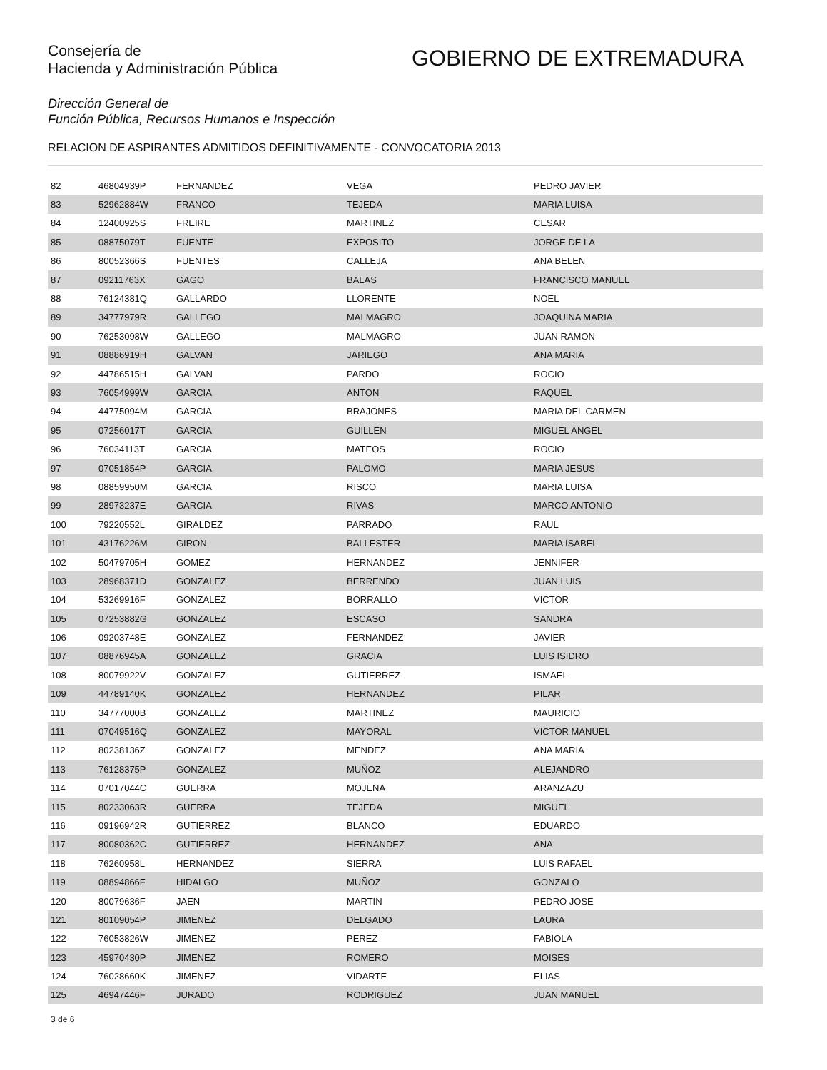Consejería de
Hacienda y Administración Pública
GOBIERNO DE EXTREMADURA
Dirección General de
Función Pública, Recursos Humanos e Inspección
RELACION DE ASPIRANTES ADMITIDOS DEFINITIVAMENTE - CONVOCATORIA 2013
| 82 | 46804939P | FERNANDEZ | VEGA | PEDRO JAVIER |
| 83 | 52962884W | FRANCO | TEJEDA | MARIA LUISA |
| 84 | 12400925S | FREIRE | MARTINEZ | CESAR |
| 85 | 08875079T | FUENTE | EXPOSITO | JORGE DE LA |
| 86 | 80052366S | FUENTES | CALLEJA | ANA BELEN |
| 87 | 09211763X | GAGO | BALAS | FRANCISCO MANUEL |
| 88 | 76124381Q | GALLARDO | LLORENTE | NOEL |
| 89 | 34777979R | GALLEGO | MALMAGRO | JOAQUINA MARIA |
| 90 | 76253098W | GALLEGO | MALMAGRO | JUAN RAMON |
| 91 | 08886919H | GALVAN | JARIEGO | ANA MARIA |
| 92 | 44786515H | GALVAN | PARDO | ROCIO |
| 93 | 76054999W | GARCIA | ANTON | RAQUEL |
| 94 | 44775094M | GARCIA | BRAJONES | MARIA DEL CARMEN |
| 95 | 07256017T | GARCIA | GUILLEN | MIGUEL ANGEL |
| 96 | 76034113T | GARCIA | MATEOS | ROCIO |
| 97 | 07051854P | GARCIA | PALOMO | MARIA JESUS |
| 98 | 08859950M | GARCIA | RISCO | MARIA LUISA |
| 99 | 28973237E | GARCIA | RIVAS | MARCO ANTONIO |
| 100 | 79220552L | GIRALDEZ | PARRADO | RAUL |
| 101 | 43176226M | GIRON | BALLESTER | MARIA ISABEL |
| 102 | 50479705H | GOMEZ | HERNANDEZ | JENNIFER |
| 103 | 28968371D | GONZALEZ | BERRENDO | JUAN LUIS |
| 104 | 53269916F | GONZALEZ | BORRALLO | VICTOR |
| 105 | 07253882G | GONZALEZ | ESCASO | SANDRA |
| 106 | 09203748E | GONZALEZ | FERNANDEZ | JAVIER |
| 107 | 08876945A | GONZALEZ | GRACIA | LUIS ISIDRO |
| 108 | 80079922V | GONZALEZ | GUTIERREZ | ISMAEL |
| 109 | 44789140K | GONZALEZ | HERNANDEZ | PILAR |
| 110 | 34777000B | GONZALEZ | MARTINEZ | MAURICIO |
| 111 | 07049516Q | GONZALEZ | MAYORAL | VICTOR MANUEL |
| 112 | 80238136Z | GONZALEZ | MENDEZ | ANA MARIA |
| 113 | 76128375P | GONZALEZ | MUÑOZ | ALEJANDRO |
| 114 | 07017044C | GUERRA | MOJENA | ARANZAZU |
| 115 | 80233063R | GUERRA | TEJEDA | MIGUEL |
| 116 | 09196942R | GUTIERREZ | BLANCO | EDUARDO |
| 117 | 80080362C | GUTIERREZ | HERNANDEZ | ANA |
| 118 | 76260958L | HERNANDEZ | SIERRA | LUIS RAFAEL |
| 119 | 08894866F | HIDALGO | MUÑOZ | GONZALO |
| 120 | 80079636F | JAEN | MARTIN | PEDRO JOSE |
| 121 | 80109054P | JIMENEZ | DELGADO | LAURA |
| 122 | 76053826W | JIMENEZ | PEREZ | FABIOLA |
| 123 | 45970430P | JIMENEZ | ROMERO | MOISES |
| 124 | 76028660K | JIMENEZ | VIDARTE | ELIAS |
| 125 | 46947446F | JURADO | RODRIGUEZ | JUAN MANUEL |
3 de 6